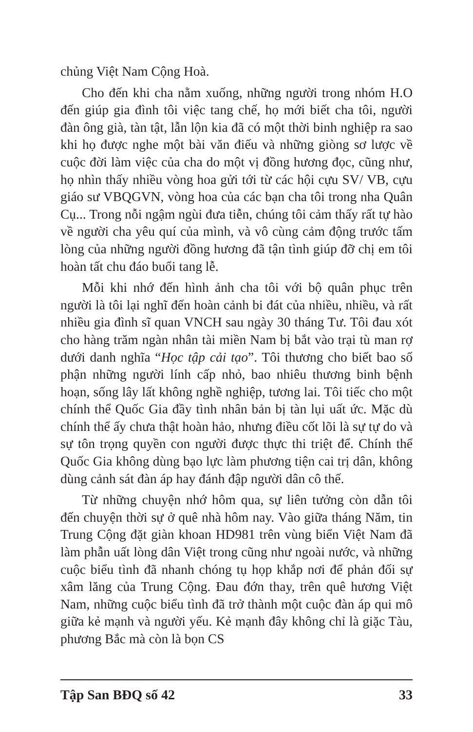chủng Việt Nam Cộng Hoà.
Cho đến khi cha nằm xuống, những người trong nhóm H.O đến giúp gia đình tôi việc tang chế, họ mới biết cha tôi, người đàn ông già, tàn tật, lẫn lộn kia đã có một thời binh nghiệp ra sao khi họ được nghe một bài văn điếu và những giòng sơ lược về cuộc đời làm việc của cha do một vị đồng hương đọc, cũng như, họ nhìn thấy nhiều vòng hoa gửi tới từ các hội cựu SV/ VB, cựu giáo sư VBQGVN, vòng hoa của các bạn cha tôi trong nha Quân Cụ... Trong nỗi ngậm ngùi đưa tiễn, chúng tôi cảm thấy rất tự hào về người cha yêu quí của mình, và vô cùng cảm động trước tấm lòng của những người đồng hương đã tận tình giúp đỡ chị em tôi hoàn tất chu đáo buổi tang lễ.
Mỗi khi nhớ đến hình ảnh cha tôi với bộ quân phục trên người là tôi lại nghĩ đến hoàn cảnh bi đát của nhiều, nhiều, và rất nhiều gia đình sĩ quan VNCH sau ngày 30 tháng Tư. Tôi đau xót cho hàng trăm ngàn nhân tài miền Nam bị bắt vào trại tù man rợ dưới danh nghĩa “Học tập cải tạo”. Tôi thương cho biết bao số phận những người lính cấp nhỏ, bao nhiêu thương binh bệnh hoạn, sống lây lất không nghề nghiệp, tương lai. Tôi tiếc cho một chính thể Quốc Gia đầy tình nhân bản bị tàn lụi uất ức. Mặc dù chính thể ấy chưa thật hoàn hảo, nhưng điều cốt lõi là sự tự do và sự tôn trọng quyền con người được thực thi triệt để. Chính thể Quốc Gia không dùng bạo lực làm phương tiện cai trị dân, không dùng cảnh sát đàn áp hay đánh đập người dân cô thế.
Từ những chuyện nhớ hôm qua, sự liên tưởng còn dẫn tôi đến chuyện thời sự ở quê nhà hôm nay. Vào giữa tháng Năm, tin Trung Cộng đặt giàn khoan HD981 trên vùng biển Việt Nam đã làm phẫn uất lòng dân Việt trong cũng như ngoài nước, và những cuộc biểu tình đã nhanh chóng tụ họp khắp nơi để phản đối sự xâm lăng của Trung Cộng. Đau đớn thay, trên quê hương Việt Nam, những cuộc biểu tình đã trở thành một cuộc đàn áp qui mô giữa kẻ mạnh và người yếu. Kẻ mạnh đây không chỉ là giặc Tàu, phương Bắc mà còn là bọn CS
Tập San BĐQ số 42 33